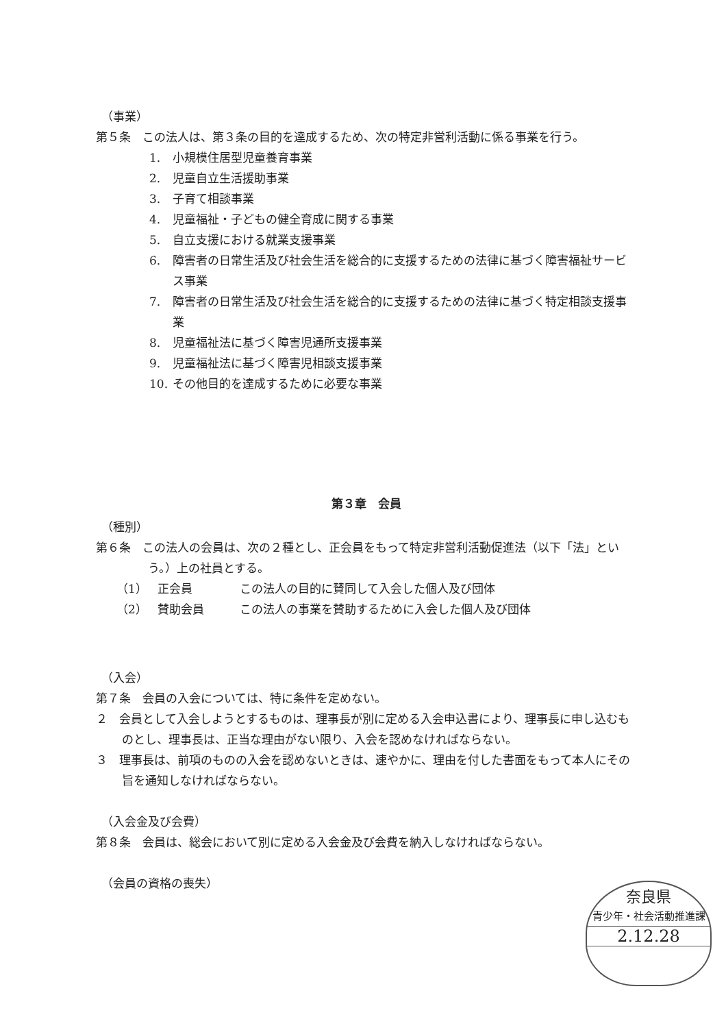（事業）
第５条　この法人は、第３条の目的を達成するため、次の特定非営利活動に係る事業を行う。
1. 小規模住居型児童養育事業
2. 児童自立生活援助事業
3. 子育て相談事業
4. 児童福祉・子どもの健全育成に関する事業
5. 自立支援における就業支援事業
6. 障害者の日常生活及び社会生活を総合的に支援するための法律に基づく障害福祉サービス事業
7. 障害者の日常生活及び社会生活を総合的に支援するための法律に基づく特定相談支援事業
8. 児童福祉法に基づく障害児通所支援事業
9. 児童福祉法に基づく障害児相談支援事業
10. その他目的を達成するために必要な事業
第３章　会員
（種別）
第６条　この法人の会員は、次の２種とし、正会員をもって特定非営利活動促進法（以下「法」という。）上の社員とする。
（1） 正会員 この法人の目的に賛同して入会した個人及び団体
（2） 賛助会員 この法人の事業を賛助するために入会した個人及び団体
（入会）
第７条　会員の入会については、特に条件を定めない。
２　会員として入会しようとするものは、理事長が別に定める入会申込書により、理事長に申し込むものとし、理事長は、正当な理由がない限り、入会を認めなければならない。
３　理事長は、前項のものの入会を認めないときは、速やかに、理由を付した書面をもって本人にその旨を通知しなければならない。
（入会金及び会費）
第８条　会員は、総会において別に定める入会金及び会費を納入しなければならない。
（会員の資格の喪失）
奈良県
青少年・社会活動推進課
2.12.28